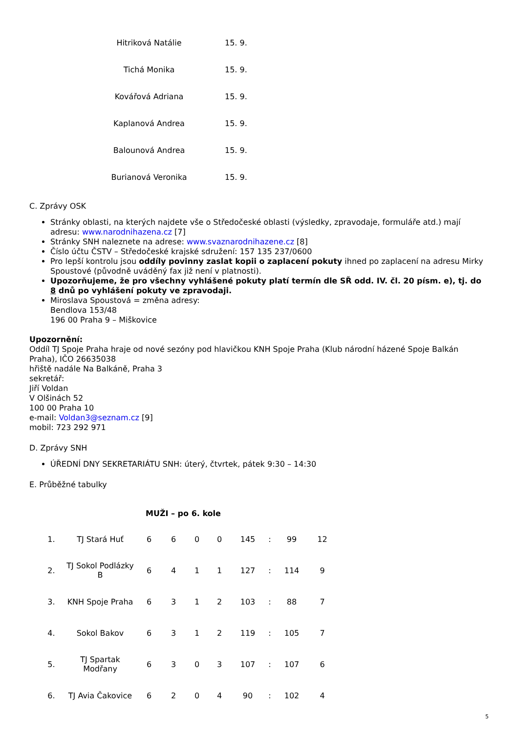| Hitriková Natálie | 15. 9. |
| Tichá Monika | 15. 9. |
| Kovářová Adriana | 15. 9. |
| Kaplanová Andrea | 15. 9. |
| Balounová Andrea | 15. 9. |
| Burianová Veronika | 15. 9. |
C. Zprávy OSK
Stránky oblasti, na kterých najdete vše o Středočeské oblasti (výsledky, zpravodaje, formuláře atd.) mají adresu: www.narodnihazena.cz [7]
Stránky SNH naleznete na adrese: www.svaznarodnihazene.cz [8]
Číslo účtu ČSTV – Středočeské krajské sdružení: 157 135 237/0600
Pro lepší kontrolu jsou oddíly povinny zaslat kopii o zaplacení pokuty ihned po zaplacení na adresu Mirky Spoustové (původně uváděný fax již není v platnosti).
Upozorňujeme, že pro všechny vyhlášené pokuty platí termín dle SŘ odd. IV. čl. 20 písm. e), tj. do 8 dnů po vyhlášení pokuty ve zpravodaji.
Miroslava Spoustová = změna adresy:
Bendlova 153/48
196 00 Praha 9 – Miškovice
Upozornění:
Oddíl TJ Spoje Praha hraje od nové sezóny pod hlavičkou KNH Spoje Praha (Klub národní házené Spoje Balkán Praha), IČO 26635038
hřiště nadále Na Balkáně, Praha 3
sekretář:
Jiří Voldan
V Olšinách 52
100 00 Praha 10
e-mail: Voldan3@seznam.cz [9]
mobil: 723 292 971
D. Zprávy SNH
ÚŘEDNÍ DNY SEKRETARIÁTU SNH: úterý, čtvrtek, pátek 9:30 – 14:30
E. Průběžné tabulky
MUŽI – po 6. kole
| 1. | TJ Stará Huť | 6 | 6 | 0 | 0 | 145 | : | 99 | 12 |
| 2. | TJ Sokol Podlázky B | 6 | 4 | 1 | 1 | 127 | : | 114 | 9 |
| 3. | KNH Spoje Praha | 6 | 3 | 1 | 2 | 103 | : | 88 | 7 |
| 4. | Sokol Bakov | 6 | 3 | 1 | 2 | 119 | : | 105 | 7 |
| 5. | TJ Spartak Modřany | 6 | 3 | 0 | 3 | 107 | : | 107 | 6 |
| 6. | TJ Avia Čakovice | 6 | 2 | 0 | 4 | 90 | : | 102 | 4 |
5